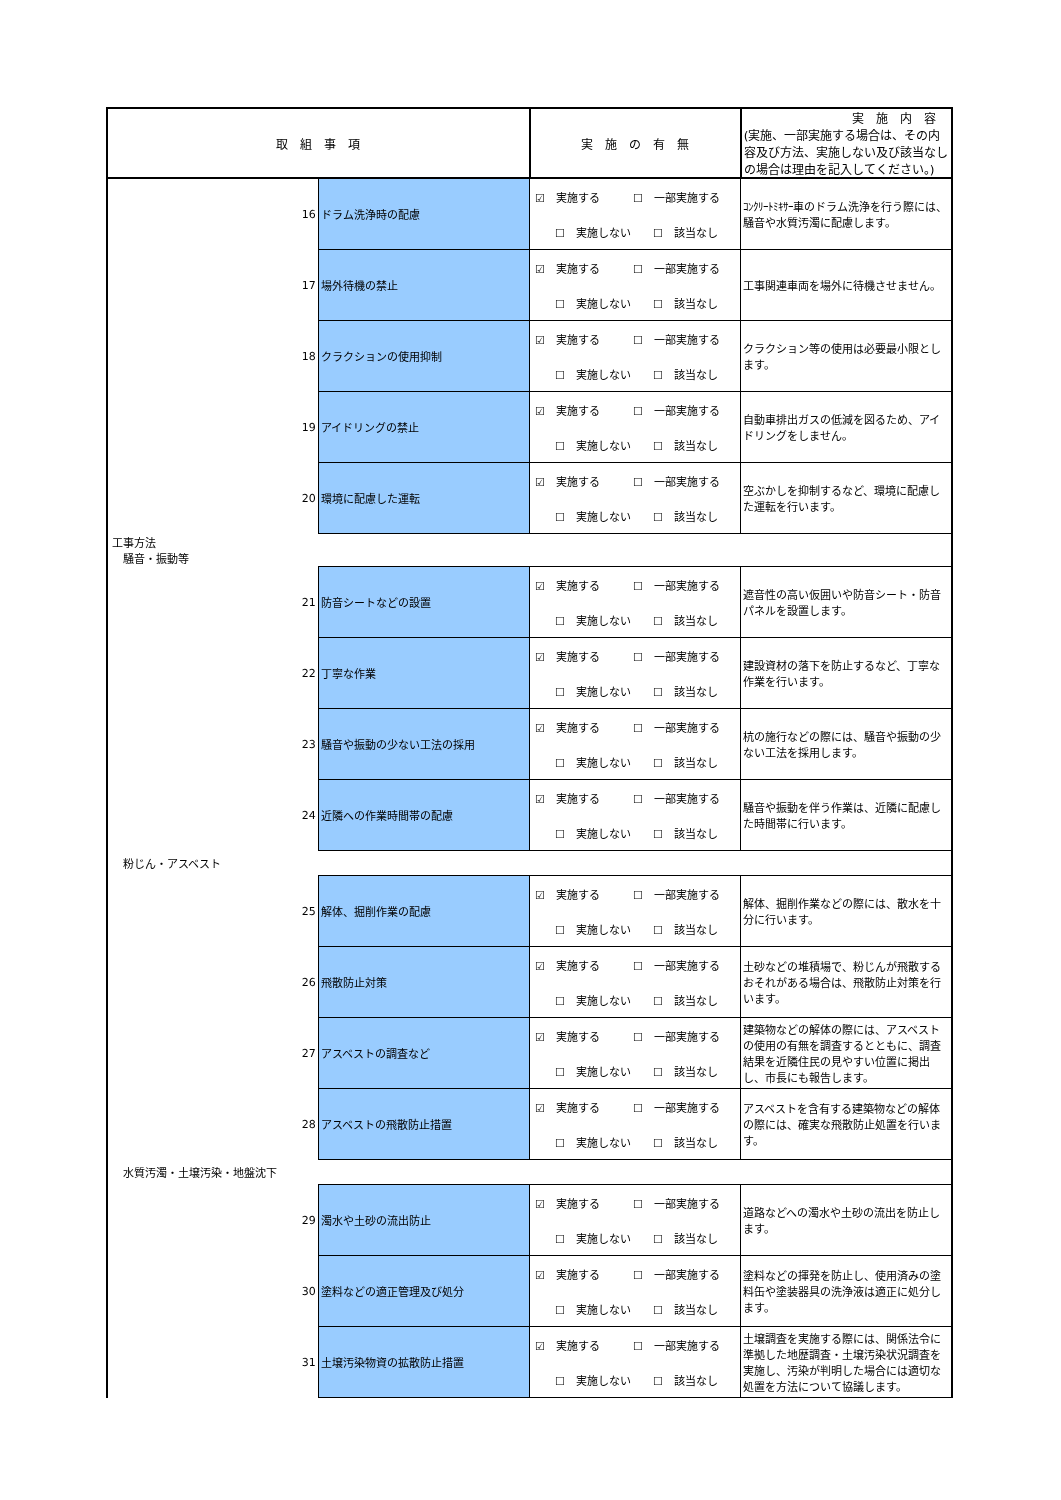| 取 組 事 項 | | 実 施 の 有 無 | 実 施 内 容 (実施、一部実施する場合は、その内容及び方法、実施しない及び該当なしの場合は理由を記入してください。) |
| --- | --- | --- | --- |
| 16 | ドラム洗浄時の配慮 | ☑ 実施する ☐ 一部実施する ☐ 実施しない ☐ 該当なし | ｺﾝｸﾘｰﾄﾐｷｻｰ車のドラム洗浄を行う際には、騒音や水質汚濁に配慮します。 |
| 17 | 場外待機の禁止 | ☑ 実施する ☐ 一部実施する ☐ 実施しない ☐ 該当なし | 工事関連車両を場外に待機させません。 |
| 18 | クラクションの使用抑制 | ☑ 実施する ☐ 一部実施する ☐ 実施しない ☐ 該当なし | クラクション等の使用は必要最小限とします。 |
| 19 | アイドリングの禁止 | ☑ 実施する ☐ 一部実施する ☐ 実施しない ☐ 該当なし | 自動車排出ガスの低減を図るため、アイドリングをしません。 |
| 20 | 環境に配慮した運転 | ☑ 実施する ☐ 一部実施する ☐ 実施しない ☐ 該当なし | 空ぶかしを抑制するなど、環境に配慮した運転を行います。 |
| 工事方法 騒音・振動等 | | | |
| 21 | 防音シートなどの設置 | ☑ 実施する ☐ 一部実施する ☐ 実施しない ☐ 該当なし | 遮音性の高い仮囲いや防音シート・防音パネルを設置します。 |
| 22 | 丁寧な作業 | ☑ 実施する ☐ 一部実施する ☐ 実施しない ☐ 該当なし | 建設資材の落下を防止するなど、丁寧な作業を行います。 |
| 23 | 騒音や振動の少ない工法の採用 | ☑ 実施する ☐ 一部実施する ☐ 実施しない ☐ 該当なし | 杭の施行などの際には、騒音や振動の少ない工法を採用します。 |
| 24 | 近隣への作業時間帯の配慮 | ☑ 実施する ☐ 一部実施する ☐ 実施しない ☐ 該当なし | 騒音や振動を伴う作業は、近隣に配慮した時間帯に行います。 |
| 粉じん・アスベスト | | | |
| 25 | 解体、掘削作業の配慮 | ☑ 実施する ☐ 一部実施する ☐ 実施しない ☐ 該当なし | 解体、掘削作業などの際には、散水を十分に行います。 |
| 26 | 飛散防止対策 | ☑ 実施する ☐ 一部実施する ☐ 実施しない ☐ 該当なし | 土砂などの堆積場で、粉じんが飛散するおそれがある場合は、飛散防止対策を行います。 |
| 27 | アスベストの調査など | ☑ 実施する ☐ 一部実施する ☐ 実施しない ☐ 該当なし | 建築物などの解体の際には、アスベストの使用の有無を調査するとともに、調査結果を近隣住民の見やすい位置に掲出し、市長にも報告します。 |
| 28 | アスベストの飛散防止措置 | ☑ 実施する ☐ 一部実施する ☐ 実施しない ☐ 該当なし | アスベストを含有する建築物などの解体の際には、確実な飛散防止処置を行います。 |
| 水質汚濁・土壌汚染・地盤沈下 | | | |
| 29 | 濁水や土砂の流出防止 | ☑ 実施する ☐ 一部実施する ☐ 実施しない ☐ 該当なし | 道路などへの濁水や土砂の流出を防止します。 |
| 30 | 塗料などの適正管理及び処分 | ☑ 実施する ☐ 一部実施する ☐ 実施しない ☐ 該当なし | 塗料などの揮発を防止し、使用済みの塗料缶や塗装器具の洗浄液は適正に処分します。 |
| 31 | 土壌汚染物資の拡散防止措置 | ☑ 実施する ☐ 一部実施する ☐ 実施しない ☐ 該当なし | 土壌調査を実施する際には、関係法令に準拠した地歴調査・土壌汚染状況調査を実施し、汚染が判明した場合には適切な処置を方法について協議します。 |